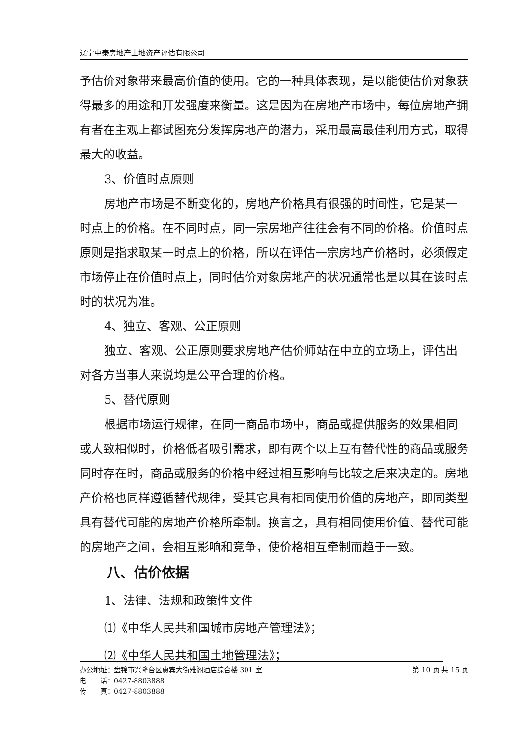辽宁中泰房地产土地资产评估有限公司
予估价对象带来最高价值的使用。它的一种具体表现，是以能使估价对象获得最多的用途和开发强度来衡量。这是因为在房地产市场中，每位房地产拥有者在主观上都试图充分发挥房地产的潜力，采用最高最佳利用方式，取得最大的收益。
3、价值时点原则
房地产市场是不断变化的，房地产价格具有很强的时间性，它是某一时点上的价格。在不同时点，同一宗房地产往往会有不同的价格。价值时点原则是指求取某一时点上的价格，所以在评估一宗房地产价格时，必须假定市场停止在价值时点上，同时估价对象房地产的状况通常也是以其在该时点时的状况为准。
4、独立、客观、公正原则
独立、客观、公正原则要求房地产估价师站在中立的立场上，评估出对各方当事人来说均是公平合理的价格。
5、替代原则
根据市场运行规律，在同一商品市场中，商品或提供服务的效果相同或大致相似时，价格低者吸引需求，即有两个以上互有替代性的商品或服务同时存在时，商品或服务的价格中经过相互影响与比较之后来决定的。房地产价格也同样遵循替代规律，受其它具有相同使用价值的房地产，即同类型具有替代可能的房地产价格所牵制。换言之，具有相同使用价值、替代可能的房地产之间，会相互影响和竞争，使价格相互牵制而趋于一致。
八、估价依据
1、法律、法规和政策性文件
⑴《中华人民共和国城市房地产管理法》；
⑵《中华人民共和国土地管理法》；
办公地址：盘锦市兴隆台区惠宾大街雅阁酒店综合楼 301 室 第 10 页 共 15 页
电　　话：0427-8803888
传　　真：0427-8803888